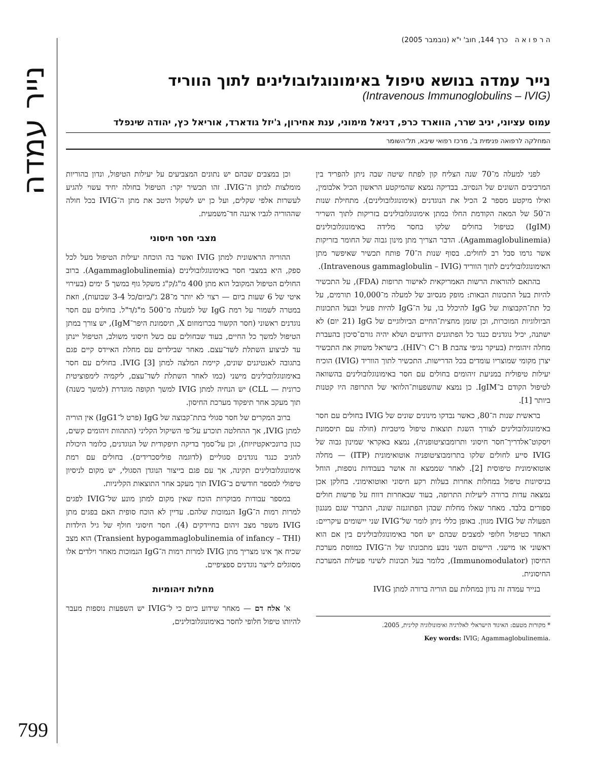נייר עמדה
ה ר פ ו א ה כרך 144, חוב' י"א (נובמבר 2005)
נייר עמדה בנושא טיפול באימונוגלובולינים לתוך הווריד
(Intravenous Immunoglobulins – IVIG)
עמוס עציוני, יניב שרר, הווארד כרפ, דניאל מימוני, ענת אחירון, ג'יזל גודארד, אוריאל כץ, יהודה שינפלד
המחלקה לרפואה פנימית ב', מרכז רפואי שיבא, תל־השומר
לפני למעלה מ־70 שנה הצליח קון לפתח שיטה שבה ניתן להפריד בין המרכיבים השונים של הנסיוב. בבדיקה נמצא שהמיקטע הראשון הכיל אלבומין, ואילו מיקטע מספר 2 הכיל את הנוגדנים (אימונוגלובולינים). מתחילת שנות ה־50 של המאה הקודמת החלו במתן אימונוגלובולינים בזריקות לתוך השריר (IgIM) כטיפול בחולים שלקו בחסר מלידה באימונוגלובולינים (Agammaglobulinemia). הדבר הצריך מתן מינון גבוה של החומר בזריקות אשר גרמו סבל רב לחולים. בסוף שנות ה־70 פותח תכשיר שאיפשר מתן האימונוגלובולינים לתוך הווריד (Intravenous gammaglobulin – IVIG).
בהתאם להוראות הרשות האמריקאית לאישור תרופות (FDA), על התכשיר להיות בעל התכונות הבאות: מופק מנסיוב של למעלה מ־10,000 תורמים, על כל תת־הקבוצות של IgG להיכלל בו, על ה־IgG להיות פעיל ובעל התכונות הביולוגיות המוכרות, וכן שזמן מחצית־החיים הביולוגיים של IgG (21 יום) לא ישתנה, יכיל נוגדנים כנגד כל הפתוגנים הידועים ושלא יהיה גורם־סיכון בהעברת מחלה זיהומית (בעיקר נגיפי צהבת B ו־C ו־HIV). בישראל משווק את התכשיר יצרן מקומי שמוצריו עומדים בכל הדרישות. התכשיר לתוך הווריד (IVIG) הוכיח יעילות טיפולית במניעת זיהומים בחולים עם חסר באימונוגלובולינים בהשוואה לטיפול הקודם ב־IgIM. כן נמצא שהשפעות־הלוואי של התרופה היו קטנות ביותר [1].
בראשית שנות ה־80, כאשר נבדקו מינונים שונים של IVIG בחולים עם חסר באימונוגלובולינים לצורך השגת תוצאות טיפול מיטביות (חולה עם תיסמונת ויסקוט־אלדריך־חסר חיסוני ותרומבוציטופניה), נמצא באקראי שמינון גבוה של IVIG סייע לחולים שלקו בתרומבוציטופניה אוטואימונית (ITP) — מחלה אוטואימונית טיפוסית [2]. לאחר שממצא זה אושר בעבודות נוספות, הוחל בניסיונות טיפול במחלות אחרות בעלות רקע חיסוני ואוטואימוני. בחלקן אכן נמצאה עדות ברורה ליעילות התרופה, בעוד שבאחרות דווח על פרשות חולים ספורים בלבד. מאחר שאלו מחלות שבהן הפתוגנזה שונה, התברר שגם מנגנון הפעולה של IVIG מגוון. באופן כללי ניתן לומר של־IVIG שני יישומים עיקריים: האחד כטיפול חלופי למצבים שבהם יש חסר באימונוגלובולינים בין אם הוא ראשוני או מישני. היישום השני נובע מתכונתו של ה־IVIG כמווסת מערכת החיסון (Immunomodulator), כלומר בעל תכונות לשינוי פעילות המערכת החיסונית.
בנייר עמדה זה נדון במחלות עם הוריה ברורה למתן IVIG
* מקורות מטעם: האיגוד הישראלי לאלרגיה ואימונולוגיה קלינית, 2005.
Key words: IVIG; Agammaglobulinemia.
וכן במצבים שבהם יש נתונים המצביעים על יעילות הטיפול, ונדון בהוריות מומלצות למתן ה־IVIG. זהו תכשיר יקר: הטיפול בחולה יחיד עשוי להגיע לעשרות אלפי שקלים, ועל כן יש לשקול היטב את מתן ה־IVIG בכל חולה שההוריה לגביו איננה חד־משמעית.
מצבי חסר חיסוני
ההוריה הראשונית למתן IVIG ואשר בה הוכחה יעילות הטיפול מעל לכל ספק, היא במצבי חסר באימונוגלובולינים (Agammaglobulinemia). ברוב החולים הטיפול המקובל הוא מתן 400 מ"ג/ק"ג משקל גוף במשך 5 ימים (בעירוי איטי של 6 שעות ביום — רצוי לא יותר מ־28 ג'/ביום/כל 3-4 שבועות), וזאת במטרה לשמור על רמת IgG של למעלה מ־500 מ"ג/ד"ל. בחולים עם חסר נוגדנים ראשוני (חסר הקשור בכרומוזום X, תיסמונת היפר־IgM), יש צורך במתן הטיפול למשך כל החיים, בעוד שבחולים עם כשל חיסוני משולב, הטיפול יינתן עד לביצוע השתלת לשד־עצם. מאחר שבילדים עם מחלת האיידס קיים פגם בתגובה לאנטיגנים שונים, קיימת המלצה למתן IVIG [3]. בחולים עם חסר באימונוגלובולינים מישני (כמו לאחר השתלת לשד־עצם, ליקמיה לימפוציטית כרונית — CLL) יש הנחיה למתן IVIG למשך תקופה מוגדרת (למשך כשנה) תוך מעקב אחר תיפקוד מערכת החיסון.
ברוב המקרים של חסר סגולי בתת־קבוצה של IgG (פרט ל־IgG1) אין הוריה למתן IVIG, אך ההחלטה תוכרע על־פי השיקול הקליני (התהוות זיהומים קשים, כגון ברונכיאקטיזיות), וכן על־סמך בדיקה תיפקודית של הנוגדנים, כלומר היכולת להגיב כנגד נוגדנים סגוליים (לדוגמה פוליסכרידים). בחולים עם רמת אימונוגלובולינים תקינה, אך עם פגם בייצור הנוגדן הסגולי, יש מקום לניסיון טיפולי למספר חודשים ב־IVIG תוך מעקב אחר התוצאות הקליניות.
במספר עבודות מבוקרות הוכח שאין מקום למתן מונע של־IVIG לפגים למרות רמות ה־IgG הנמוכות שלהם. עדיין לא הוכח סופית האם בפגים מתן IVIG משפר מצב זיהום בחיידקים (4). חסר חיסוני חולף של גיל הילדות (Transient hypogammaglobulinemia of infancy – THI) הוא מצב שכיח אך אינו מצריך מתן IVIG למרות רמות ה־IgG הנמוכות מאחר וילדים אלו מסוגלים לייצר נוגדנים ספציפיים.
מחלות זיהומיות
א' אלח דם — מאחר שידוע כיום כי ל־IVIG יש השפעות נוספות מעבר להיותו טיפול חלופי לחסר באימונוגלובולינים,
799